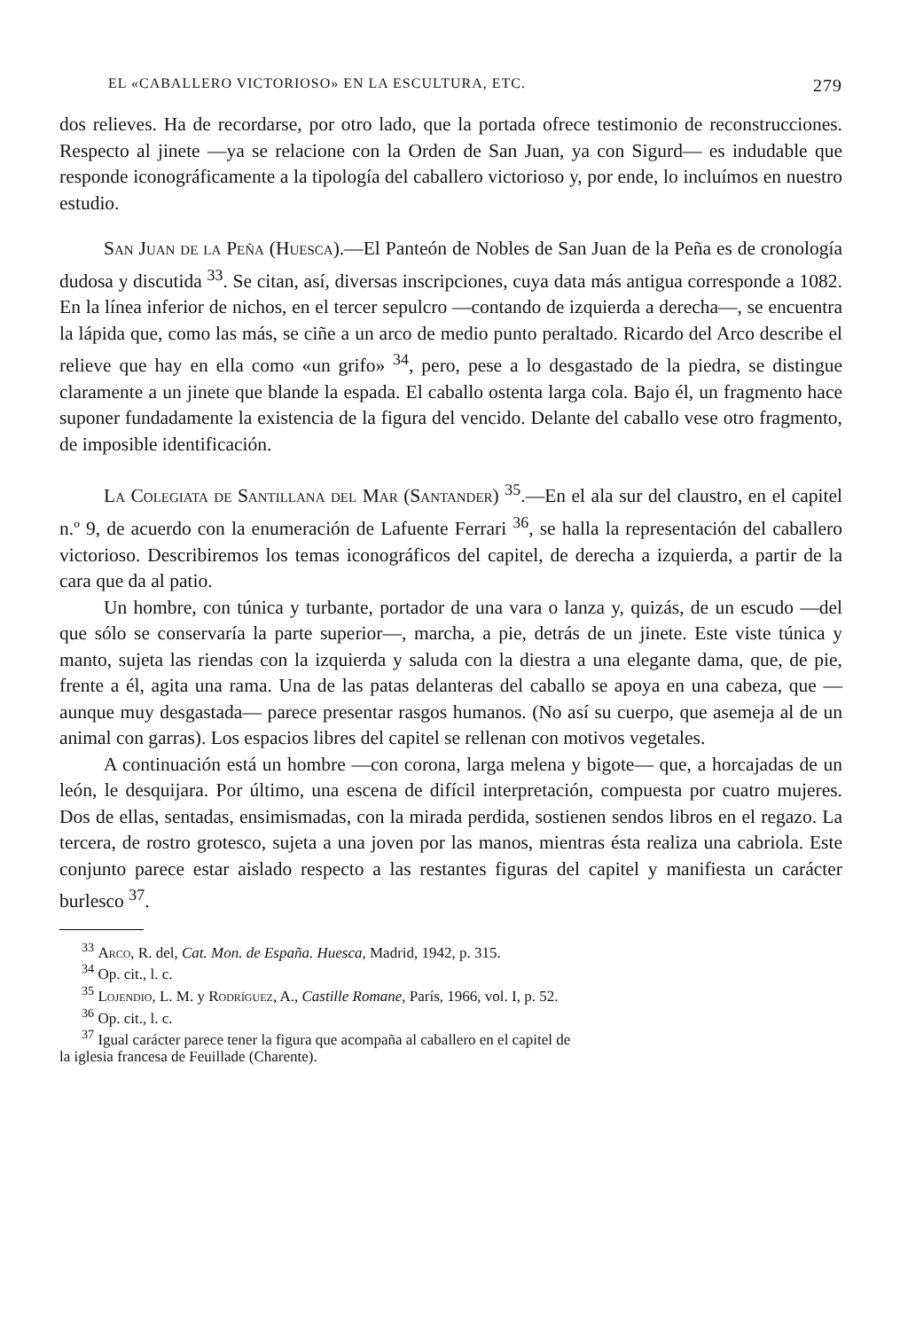EL «CABALLERO VICTORIOSO» EN LA ESCULTURA, ETC. 279
dos relieves. Ha de recordarse, por otro lado, que la portada ofrece testimonio de reconstrucciones. Respecto al jinete —ya se relacione con la Orden de San Juan, ya con Sigurd— es indudable que responde iconográficamente a la tipología del caballero victorioso y, por ende, lo incluímos en nuestro estudio.
San Juan de la Peña (Huesca).—El Panteón de Nobles de San Juan de la Peña es de cronología dudosa y discutida <sup>33</sup>. Se citan, así, diversas inscripciones, cuya data más antigua corresponde a 1082. En la línea inferior de nichos, en el tercer sepulcro —contando de izquierda a derecha—, se encuentra la lápida que, como las más, se ciñe a un arco de medio punto peraltado. Ricardo del Arco describe el relieve que hay en ella como «un grifo» <sup>34</sup>, pero, pese a lo desgastado de la piedra, se distingue claramente a un jinete que blande la espada. El caballo ostenta larga cola. Bajo él, un fragmento hace suponer fundadamente la existencia de la figura del vencido. Delante del caballo vese otro fragmento, de imposible identificación.
La Colegiata de Santillana del Mar (Santander) <sup>35</sup>.—En el ala sur del claustro, en el capitel n.º 9, de acuerdo con la enumeración de Lafuente Ferrari <sup>36</sup>, se halla la representación del caballero victorioso. Describiremos los temas iconográficos del capitel, de derecha a izquierda, a partir de la cara que da al patio.
Un hombre, con túnica y turbante, portador de una vara o lanza y, quizás, de un escudo —del que sólo se conservaría la parte superior—, marcha, a pie, detrás de un jinete. Este viste túnica y manto, sujeta las riendas con la izquierda y saluda con la diestra a una elegante dama, que, de pie, frente a él, agita una rama. Una de las patas delanteras del caballo se apoya en una cabeza, que —aunque muy desgastada— parece presentar rasgos humanos. (No así su cuerpo, que asemeja al de un animal con garras). Los espacios libres del capitel se rellenan con motivos vegetales.
A continuación está un hombre —con corona, larga melena y bigote— que, a horcajadas de un león, le desquijara. Por último, una escena de difícil interpretación, compuesta por cuatro mujeres. Dos de ellas, sentadas, ensimismadas, con la mirada perdida, sostienen sendos libros en el regazo. La tercera, de rostro grotesco, sujeta a una joven por las manos, mientras ésta realiza una cabriola. Este conjunto parece estar aislado respecto a las restantes figuras del capitel y manifiesta un carácter burlesco <sup>37</sup>.
<sup>33</sup> Arco, R. del, Cat. Mon. de España. Huesca, Madrid, 1942, p. 315.
<sup>34</sup> Op. cit., l. c.
<sup>35</sup> Lojendio, L. M. y Rodríguez, A., Castille Romane, París, 1966, vol. I, p. 52.
<sup>36</sup> Op. cit., l. c.
<sup>37</sup> Igual carácter parece tener la figura que acompaña al caballero en el capitel de
la iglesia francesa de Feuillade (Charente).